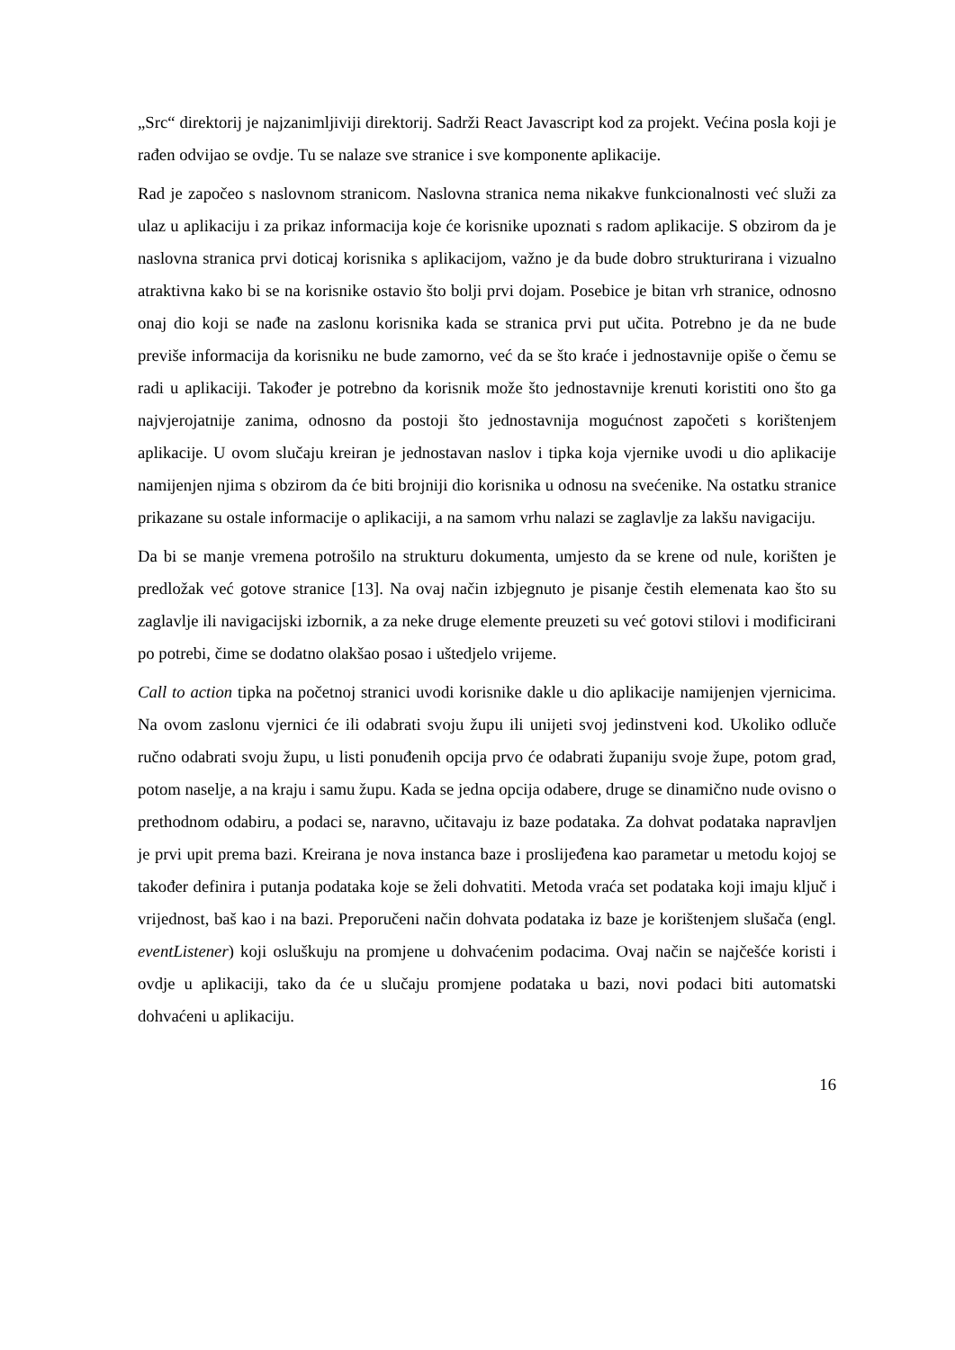„Src“ direktorij je najzanimljiviji direktorij. Sadrži React Javascript kod za projekt. Većina posla koji je rađen odvijao se ovdje. Tu se nalaze sve stranice i sve komponente aplikacije.
Rad je započeo s naslovnom stranicom. Naslovna stranica nema nikakve funkcionalnosti već služi za ulaz u aplikaciju i za prikaz informacija koje će korisnike upoznati s radom aplikacije. S obzirom da je naslovna stranica prvi doticaj korisnika s aplikacijom, važno je da bude dobro strukturirana i vizualno atraktivna kako bi se na korisnike ostavio što bolji prvi dojam. Posebice je bitan vrh stranice, odnosno onaj dio koji se nađe na zaslonu korisnika kada se stranica prvi put učita. Potrebno je da ne bude previše informacija da korisniku ne bude zamorno, već da se što kraće i jednostavnije opiše o čemu se radi u aplikaciji. Također je potrebno da korisnik može što jednostavnije krenuti koristiti ono što ga najvjerojatnije zanima, odnosno da postoji što jednostavnija mogućnost započeti s korištenjem aplikacije. U ovom slučaju kreiran je jednostavan naslov i tipka koja vjernike uvodi u dio aplikacije namijenjen njima s obzirom da će biti brojniji dio korisnika u odnosu na svećenike. Na ostatku stranice prikazane su ostale informacije o aplikaciji, a na samom vrhu nalazi se zaglavlje za lakšu navigaciju.
Da bi se manje vremena potrošilo na strukturu dokumenta, umjesto da se krene od nule, korišten je predložak već gotove stranice [13]. Na ovaj način izbjegnuto je pisanje čestih elemenata kao što su zaglavlje ili navigacijski izbornik, a za neke druge elemente preuzeti su već gotovi stilovi i modificirani po potrebi, čime se dodatno olakšao posao i uštedjelo vrijeme.
Call to action tipka na početnoj stranici uvodi korisnike dakle u dio aplikacije namijenjen vjernicima. Na ovom zaslonu vjernici će ili odabrati svoju župu ili unijeti svoj jedinstveni kod. Ukoliko odluče ručno odabrati svoju župu, u listi ponuđenih opcija prvo će odabrati županiju svoje župe, potom grad, potom naselje, a na kraju i samu župu. Kada se jedna opcija odabere, druge se dinamično nude ovisno o prethodnom odabiru, a podaci se, naravno, učitavaju iz baze podataka. Za dohvat podataka napravljen je prvi upit prema bazi. Kreirana je nova instanca baze i proslijeđena kao parametar u metodu kojoj se također definira i putanja podataka koje se želi dohvatiti. Metoda vraća set podataka koji imaju ključ i vrijednost, baš kao i na bazi. Preporučeni način dohvata podataka iz baze je korištenjem slušača (engl. eventListener) koji osluškuju na promjene u dohvaćenim podacima. Ovaj način se najčešće koristi i ovdje u aplikaciji, tako da će u slučaju promjene podataka u bazi, novi podaci biti automatski dohvaćeni u aplikaciju.
16